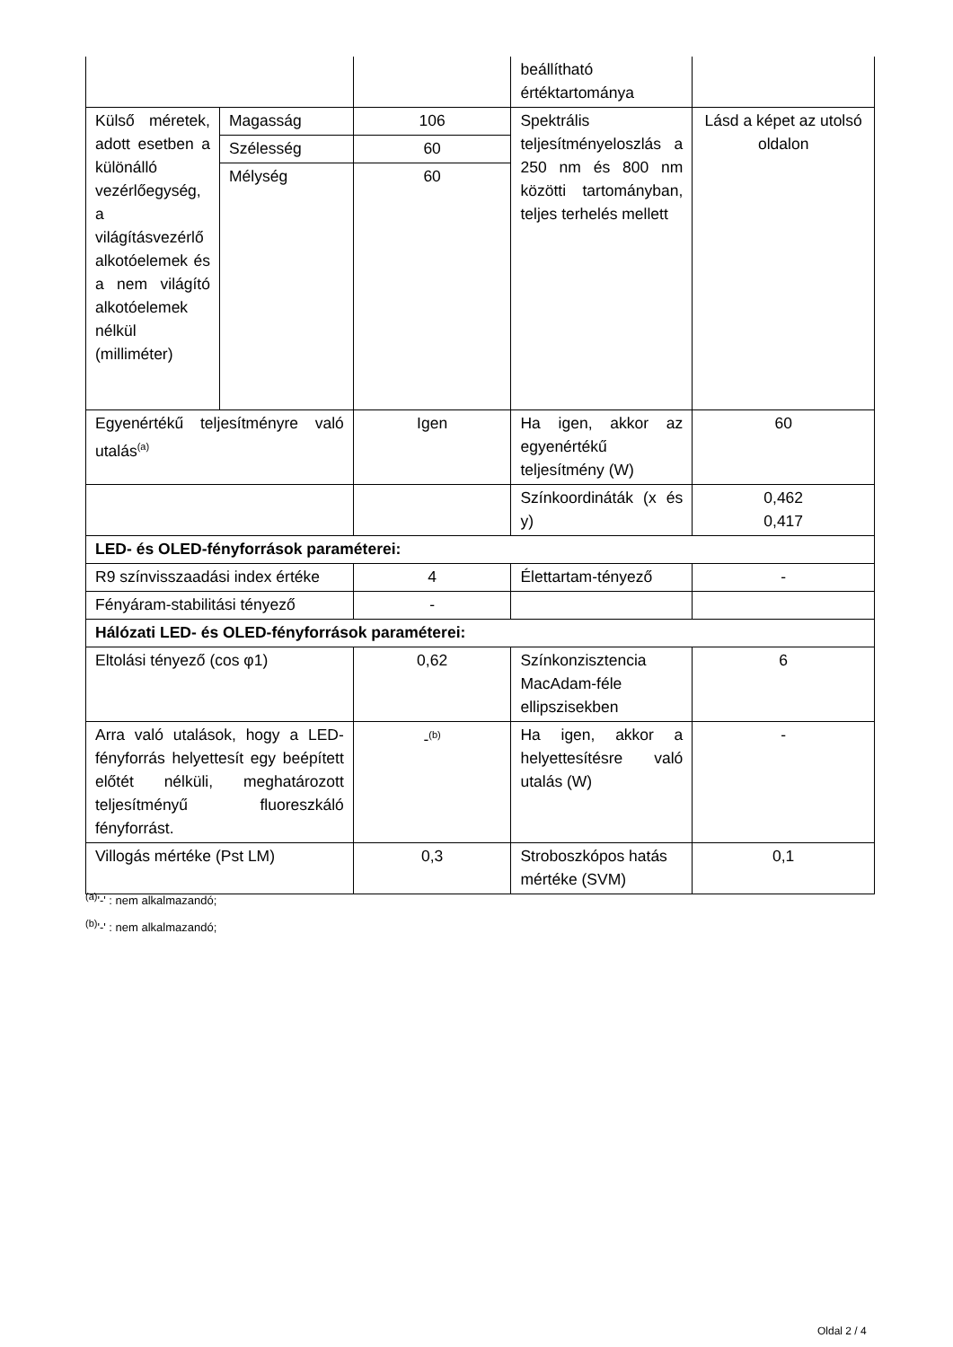| | | | beállítható értéktartománya | |
| Külső méretek, adott esetben a különálló vezérlőegység, a világításvezérlő alkotóelemek és a nem világító alkotóelemek nélkül (milliméter) | Magasság | 106 | Spektrális teljesítményeloszlás a 250 nm és 800 nm közötti tartományban, teljes terhelés mellett | Lásd a képet az utolsó oldalon |
| | Szélesség | 60 | | |
| | Mélység | 60 | | |
| Egyenértékű teljesítményre való utalás<sup>(a)</sup> | | Igen | Ha igen, akkor az egyenértékű teljesítmény (W) | 60 |
| | | | Színkoordináták (x és y) | 0,462 0,417 |
| LED- és OLED-fényforrások paraméterei: | | | | |
| R9 színvisszaadási index értéke | | 4 | Élettartam-tényező | - |
| Fényáram-stabilitási tényező | | - | | |
| Hálózati LED- és OLED-fényforrások paraméterei: | | | | |
| Eltolási tényező (cos φ1) | | 0,62 | Színkonzisztencia MacAdam-féle ellipszisekben | 6 |
| Arra való utalások, hogy a LED-fényforrás helyettesít egy beépített előtét nélküli, meghatározott teljesítményű fluoreszkáló fényforrást. | | -<sup>(b)</sup> | Ha igen, akkor a helyettesítésre való utalás (W) | - |
| Villogás mértéke (Pst LM) | | 0,3 | Stroboszkópos hatás mértéke (SVM) | 0,1 |
<sup>(a)</sup> '-' : nem alkalmazandó;
<sup>(b)</sup> '-' : nem alkalmazandó;
Oldal 2 / 4